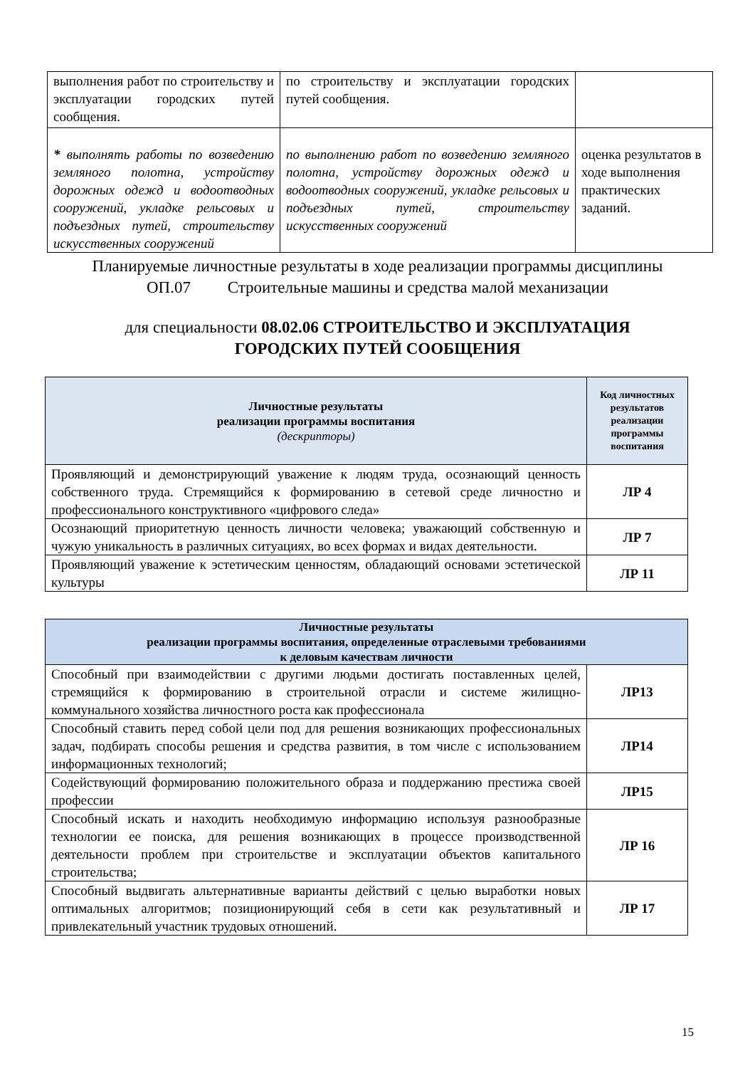| выполнения работ по строительству и эксплуатации городских путей сообщения. | по строительству и эксплуатации городских путей сообщения. | |
| * выполнять работы по возведению земляного полотна, устройству дорожных одежд и водоотводных сооружений, укладке рельсовых и подъездных путей, строительству искусственных сооружений | по выполнению работ по возведению земляного полотна, устройству дорожных одежд и водоотводных сооружений, укладке рельсовых и подъездных путей, строительству искусственных сооружений | оценка результатов в ходе выполнения практических заданий. |
Планируемые личностные результаты в ходе реализации программы дисциплины
ОП.07 Строительные машины и средства малой механизации
для специальности 08.02.06 СТРОИТЕЛЬСТВО И ЭКСПЛУАТАЦИЯ
ГОРОДСКИХ ПУТЕЙ СООБЩЕНИЯ
| Личностные результаты реализации программы воспитания (дескрипторы) | Код личностных результатов реализации программы воспитания |
| --- | --- |
| Проявляющий и демонстрирующий уважение к людям труда, осознающий ценность собственного труда. Стремящийся к формированию в сетевой среде личностно и профессионального конструктивного «цифрового следа» | ЛР 4 |
| Осознающий приоритетную ценность личности человека; уважающий собственную и чужую уникальность в различных ситуациях, во всех формах и видах деятельности. | ЛР 7 |
| Проявляющий уважение к эстетическим ценностям, обладающий основами эстетической культуры | ЛР 11 |
| Личностные результаты реализации программы воспитания, определенные отраслевыми требованиями к деловым качествам личности | |
| --- | --- |
| Способный при взаимодействии с другими людьми достигать поставленных целей, стремящийся к формированию в строительной отрасли и системе жилищно-коммунального хозяйства личностного роста как профессионала | ЛР13 |
| Способный ставить перед собой цели под для решения возникающих профессиональных задач, подбирать способы решения и средства развития, в том числе с использованием информационных технологий; | ЛР14 |
| Содействующий формированию положительного образа и поддержанию престижа своей профессии | ЛР15 |
| Способный искать и находить необходимую информацию используя разнообразные технологии ее поиска, для решения возникающих в процессе производственной деятельности проблем при строительстве и эксплуатации объектов капитального строительства; | ЛР 16 |
| Способный выдвигать альтернативные варианты действий с целью выработки новых оптимальных алгоритмов; позиционирующий себя в сети как результативный и привлекательный участник трудовых отношений. | ЛР 17 |
15